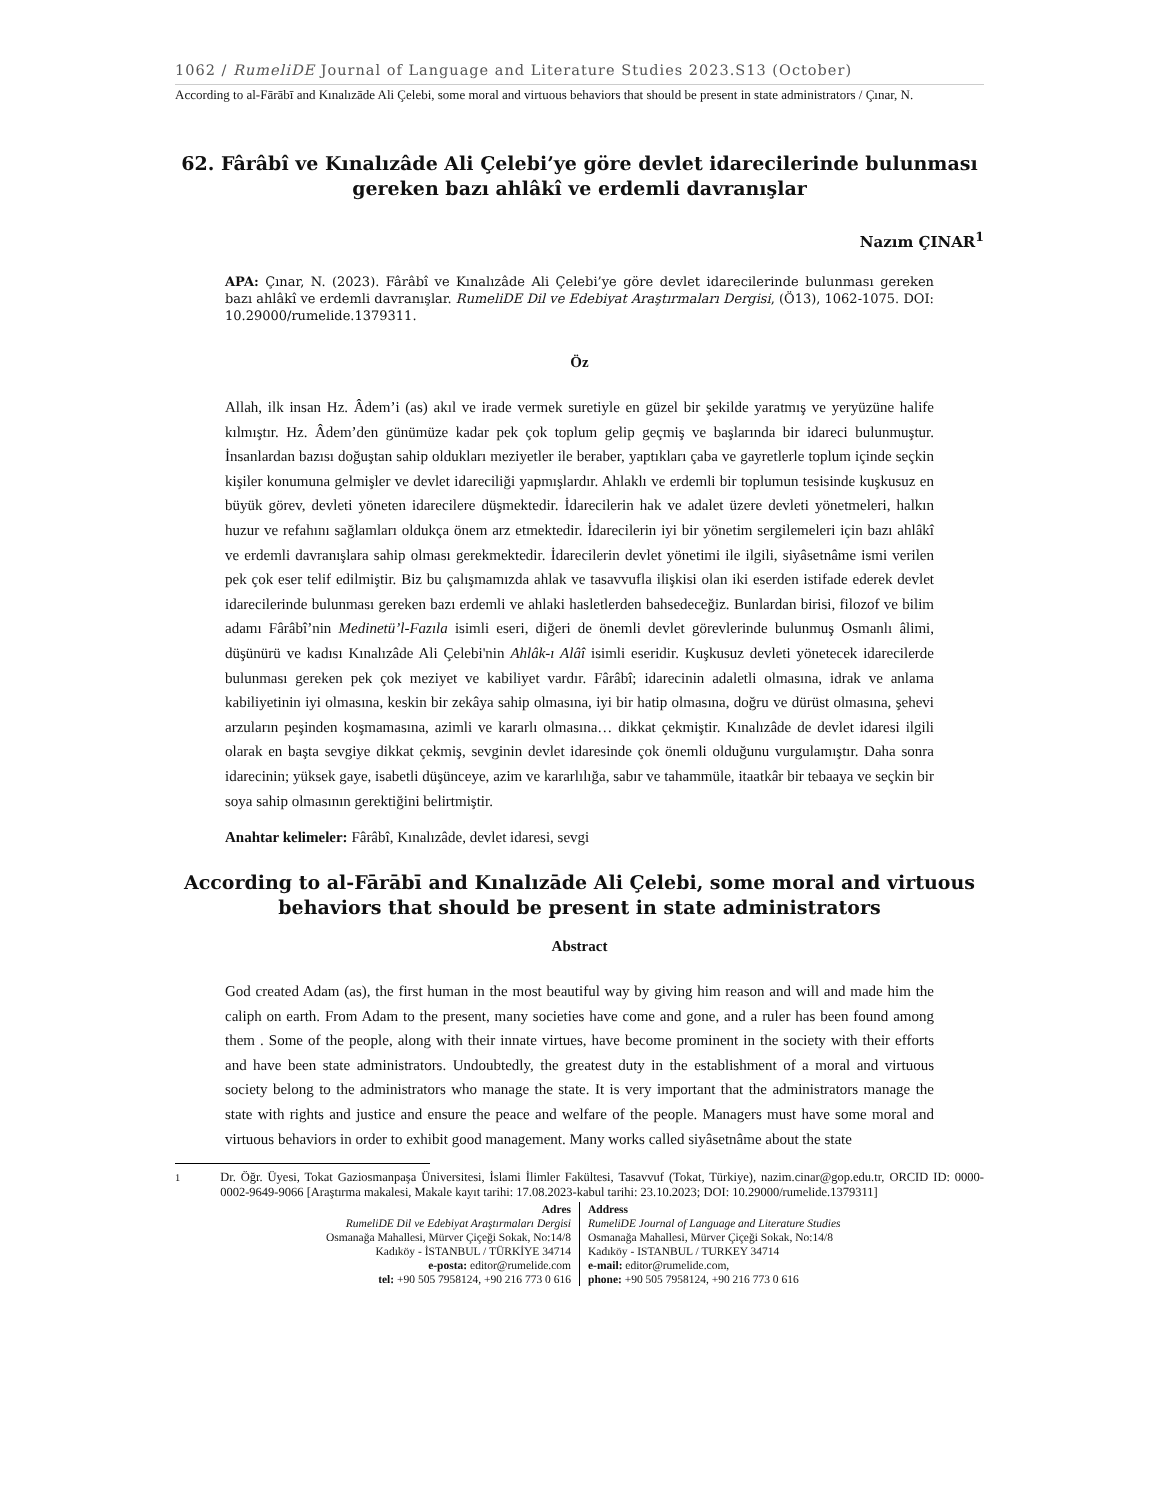1062 / RumeliDE Journal of Language and Literature Studies 2023.S13 (October)
According to al-Fārābī and Kınalızāde Ali Çelebi, some moral and virtuous behaviors that should be present in state administrators / Çınar, N.
62. Fârâbî ve Kınalızâde Ali Çelebi’ye göre devlet idarecilerinde bulunması gereken bazı ahlâkî ve erdemli davranışlar
Nazım ÇINAR<sup>1</sup>
APA: Çınar, N. (2023). Fârâbî ve Kınalızâde Ali Çelebi’ye göre devlet idarecilerinde bulunması gereken bazı ahlâkî ve erdemli davranışlar. RumeliDE Dil ve Edebiyat Araştırmaları Dergisi, (Ö13), 1062-1075. DOI: 10.29000/rumelide.1379311.
Öz
Allah, ilk insan Hz. Âdem’i (as) akıl ve irade vermek suretiyle en güzel bir şekilde yaratmış ve yeryüzüne halife kılmıştır. Hz. Âdem’den günümüze kadar pek çok toplum gelip geçmiş ve başlarında bir idareci bulunmuştur. İnsanlardan bazısı doğuştan sahip oldukları meziyetler ile beraber, yaptıkları çaba ve gayretlerle toplum içinde seçkin kişiler konumuna gelmişler ve devlet idareciliği yapmışlardır. Ahlaklı ve erdemli bir toplumun tesisinde kuşkusuz en büyük görev, devleti yöneten idarecilere düşmektedir. İdarecilerin hak ve adalet üzere devleti yönetmeleri, halkın huzur ve refahını sağlamları oldukça önem arz etmektedir. İdarecilerin iyi bir yönetim sergilemeleri için bazı ahlâkî ve erdemli davranışlara sahip olması gerekmektedir. İdarecilerin devlet yönetimi ile ilgili, siyâsetnâme ismi verilen pek çok eser telif edilmiştir. Biz bu çalışmamızda ahlak ve tasavvufla ilişkisi olan iki eserden istifade ederek devlet idarecilerinde bulunması gereken bazı erdemli ve ahlaki hasletlerden bahsedeceğiz. Bunlardan birisi, filozof ve bilim adamı Fârâbî’nin Medinetü’l-Fazıla isimli eseri, diğeri de önemli devlet görevlerinde bulunmuş Osmanlı âlimi, düşünürü ve kadısı Kınalızâde Ali Çelebi'nin Ahlâk-ı Alâî isimli eseridir. Kuşkusuz devleti yönetecek idarecilerde bulunması gereken pek çok meziyet ve kabiliyet vardır. Fârâbî; idarecinin adaletli olmasına, idrak ve anlama kabiliyetinin iyi olmasına, keskin bir zekâya sahip olmasına, iyi bir hatip olmasına, doğru ve dürüst olmasına, şehevi arzuların peşinden koşmamasına, azimli ve kararlı olmasına… dikkat çekmiştir. Kınalızâde de devlet idaresi ilgili olarak en başta sevgiye dikkat çekmiş, sevginin devlet idaresinde çok önemli olduğunu vurgulamıştır. Daha sonra idarecinin; yüksek gaye, isabetli düşünceye, azim ve kararlılığa, sabır ve tahammüle, itaatkâr bir tebaaya ve seçkin bir soya sahip olmasının gerektiğini belirtmiştir.
Anahtar kelimeler: Fârâbî, Kınalızâde, devlet idaresi, sevgi
According to al-Fārābī and Kınalızāde Ali Çelebi, some moral and virtuous behaviors that should be present in state administrators
Abstract
God created Adam (as), the first human in the most beautiful way by giving him reason and will and made him the caliph on earth. From Adam to the present, many societies have come and gone, and a ruler has been found among them . Some of the people, along with their innate virtues, have become prominent in the society with their efforts and have been state administrators. Undoubtedly, the greatest duty in the establishment of a moral and virtuous society belong to the administrators who manage the state. It is very important that the administrators manage the state with rights and justice and ensure the peace and welfare of the people. Managers must have some moral and virtuous behaviors in order to exhibit good management. Many works called siyâsetnâme about the state
<sup>1</sup> Dr. Öğr. Üyesi, Tokat Gaziosmanpaşa Üniversitesi, İslami İlimler Fakültesi, Tasavvuf (Tokat, Türkiye), nazim.cinar@gop.edu.tr, ORCID ID: 0000-0002-9649-9066 [Araştırma makalesi, Makale kayıt tarihi: 17.08.2023-kabul tarihi: 23.10.2023; DOI: 10.29000/rumelide.1379311]
Adres
RumeliDE Dil ve Edebiyat Araştırmaları Dergisi
Osmanağa Mahallesi, Mürver Çiçeği Sokak, No:14/8
Kadıköy - İSTANBUL / TÜRKİYE 34714
e-posta: editor@rumelide.com
tel: +90 505 7958124, +90 216 773 0 616
Address
RumeliDE Journal of Language and Literature Studies
Osmanağa Mahallesi, Mürver Çiçeği Sokak, No:14/8
Kadıköy - ISTANBUL / TURKEY 34714
e-mail: editor@rumelide.com,
phone: +90 505 7958124, +90 216 773 0 616